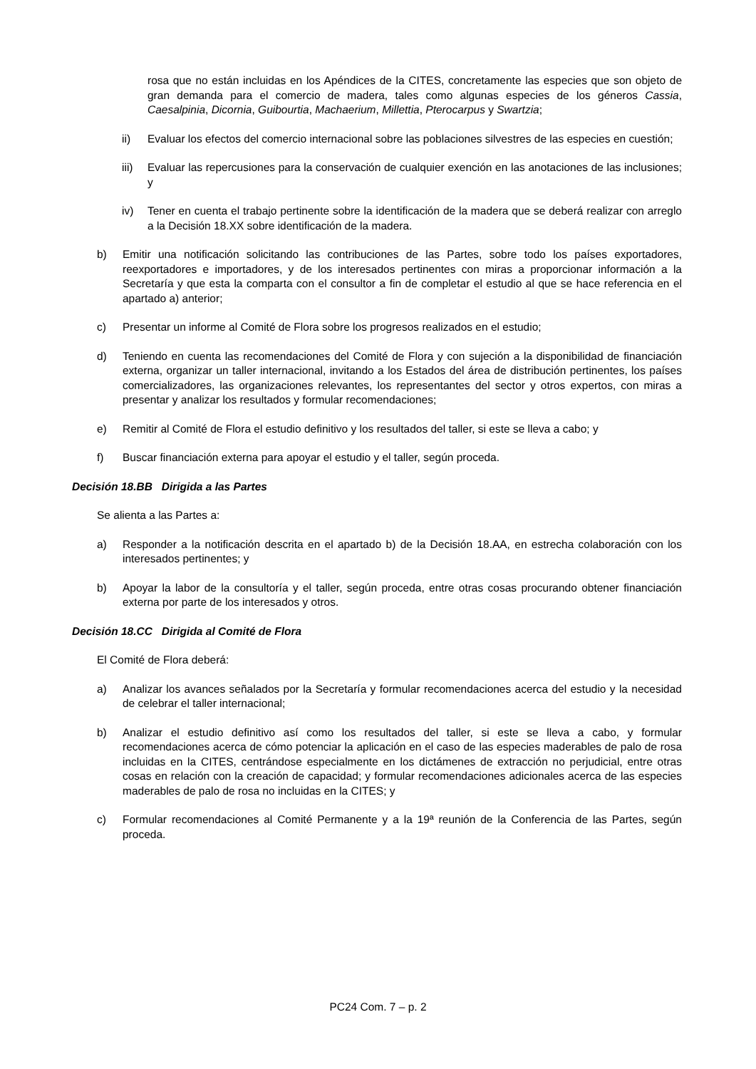rosa que no están incluidas en los Apéndices de la CITES, concretamente las especies que son objeto de gran demanda para el comercio de madera, tales como algunas especies de los géneros Cassia, Caesalpinia, Dicornia, Guibourtia, Machaerium, Millettia, Pterocarpus y Swartzia;
ii) Evaluar los efectos del comercio internacional sobre las poblaciones silvestres de las especies en cuestión;
iii) Evaluar las repercusiones para la conservación de cualquier exención en las anotaciones de las inclusiones; y
iv) Tener en cuenta el trabajo pertinente sobre la identificación de la madera que se deberá realizar con arreglo a la Decisión 18.XX sobre identificación de la madera.
b) Emitir una notificación solicitando las contribuciones de las Partes, sobre todo los países exportadores, reexportadores e importadores, y de los interesados pertinentes con miras a proporcionar información a la Secretaría y que esta la comparta con el consultor a fin de completar el estudio al que se hace referencia en el apartado a) anterior;
c) Presentar un informe al Comité de Flora sobre los progresos realizados en el estudio;
d) Teniendo en cuenta las recomendaciones del Comité de Flora y con sujeción a la disponibilidad de financiación externa, organizar un taller internacional, invitando a los Estados del área de distribución pertinentes, los países comercializadores, las organizaciones relevantes, los representantes del sector y otros expertos, con miras a presentar y analizar los resultados y formular recomendaciones;
e) Remitir al Comité de Flora el estudio definitivo y los resultados del taller, si este se lleva a cabo; y
f) Buscar financiación externa para apoyar el estudio y el taller, según proceda.
Decisión 18.BB Dirigida a las Partes
Se alienta a las Partes a:
a) Responder a la notificación descrita en el apartado b) de la Decisión 18.AA, en estrecha colaboración con los interesados pertinentes; y
b) Apoyar la labor de la consultoría y el taller, según proceda, entre otras cosas procurando obtener financiación externa por parte de los interesados y otros.
Decisión 18.CC Dirigida al Comité de Flora
El Comité de Flora deberá:
a) Analizar los avances señalados por la Secretaría y formular recomendaciones acerca del estudio y la necesidad de celebrar el taller internacional;
b) Analizar el estudio definitivo así como los resultados del taller, si este se lleva a cabo, y formular recomendaciones acerca de cómo potenciar la aplicación en el caso de las especies maderables de palo de rosa incluidas en la CITES, centrándose especialmente en los dictámenes de extracción no perjudicial, entre otras cosas en relación con la creación de capacidad; y formular recomendaciones adicionales acerca de las especies maderables de palo de rosa no incluidas en la CITES; y
c) Formular recomendaciones al Comité Permanente y a la 19ª reunión de la Conferencia de las Partes, según proceda.
PC24 Com. 7 – p. 2